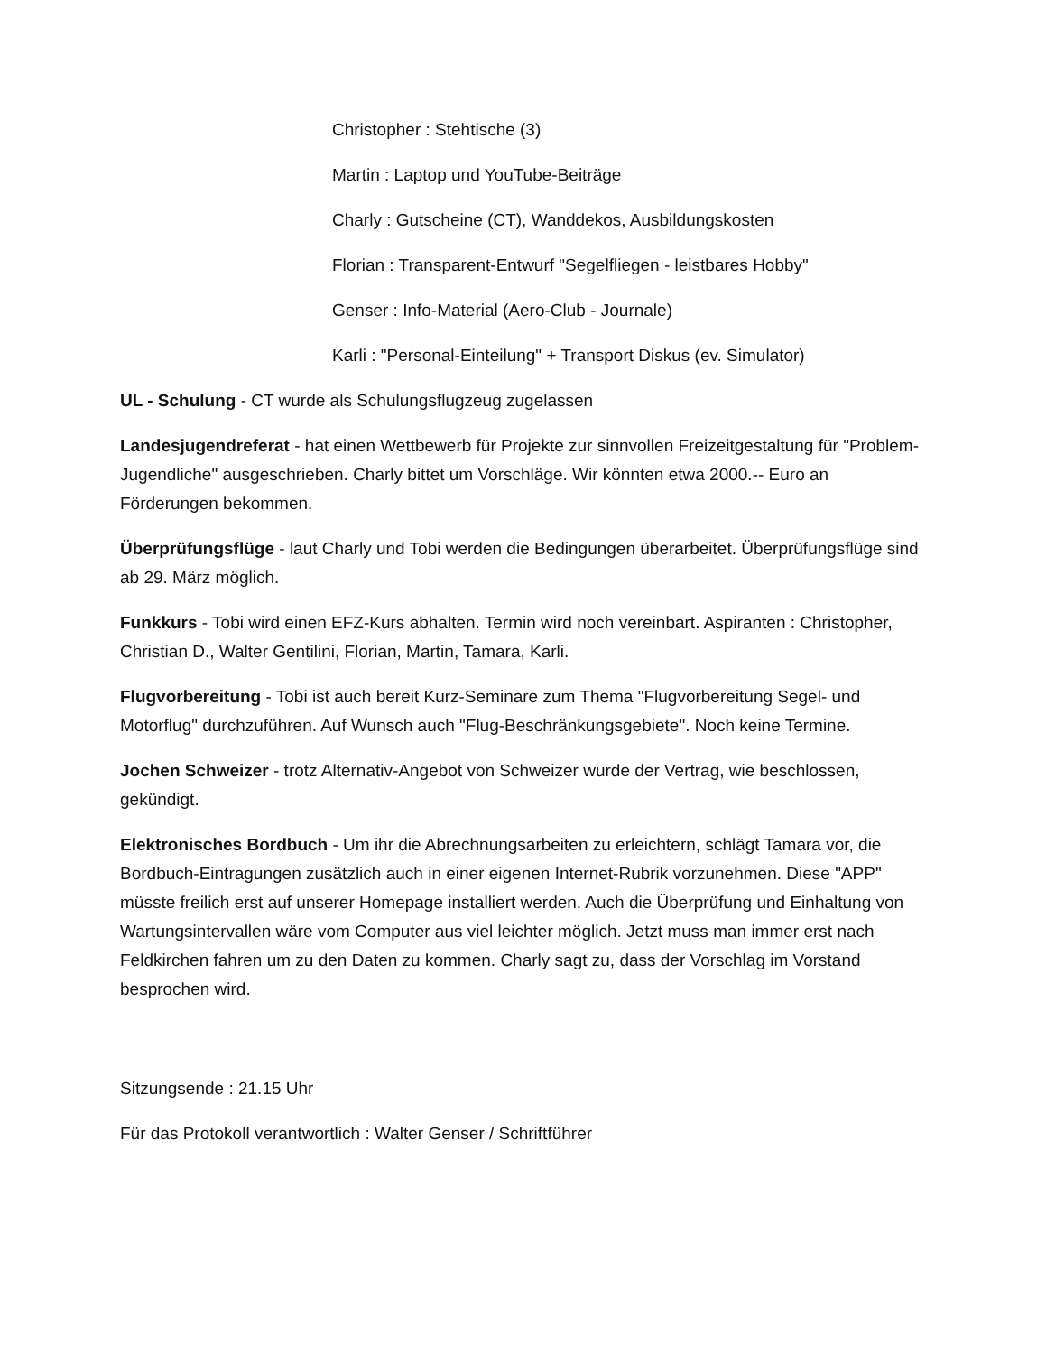Christopher : Stehtische (3)
Martin : Laptop und YouTube-Beiträge
Charly : Gutscheine (CT), Wanddekos, Ausbildungskosten
Florian : Transparent-Entwurf "Segelfliegen - leistbares Hobby"
Genser : Info-Material (Aero-Club - Journale)
Karli : "Personal-Einteilung" + Transport Diskus (ev. Simulator)
UL - Schulung - CT wurde als Schulungsflugzeug zugelassen
Landesjugendreferat - hat einen Wettbewerb für Projekte zur sinnvollen Freizeitgestaltung für "Problem-Jugendliche" ausgeschrieben. Charly bittet um Vorschläge. Wir könnten etwa 2000.-- Euro an Förderungen bekommen.
Überprüfungsflüge - laut Charly und Tobi werden die Bedingungen überarbeitet. Überprüfungsflüge sind ab 29. März möglich.
Funkkurs - Tobi wird einen EFZ-Kurs abhalten. Termin wird noch vereinbart. Aspiranten : Christopher, Christian D., Walter Gentilini, Florian, Martin, Tamara, Karli.
Flugvorbereitung - Tobi ist auch bereit Kurz-Seminare zum Thema "Flugvorbereitung Segel- und Motorflug" durchzuführen. Auf Wunsch auch "Flug-Beschränkungsgebiete". Noch keine Termine.
Jochen Schweizer - trotz Alternativ-Angebot von Schweizer wurde der Vertrag, wie beschlossen, gekündigt.
Elektronisches Bordbuch - Um ihr die Abrechnungsarbeiten zu erleichtern, schlägt Tamara vor, die Bordbuch-Eintragungen zusätzlich auch in einer eigenen Internet-Rubrik vorzunehmen. Diese "APP" müsste freilich erst auf unserer Homepage installiert werden. Auch die Überprüfung und Einhaltung von Wartungsintervallen wäre vom Computer aus viel leichter möglich. Jetzt muss man immer erst nach Feldkirchen fahren um zu den Daten zu kommen. Charly sagt zu, dass der Vorschlag im Vorstand besprochen wird.
Sitzungsende : 21.15 Uhr
Für das Protokoll verantwortlich : Walter Genser / Schriftführer